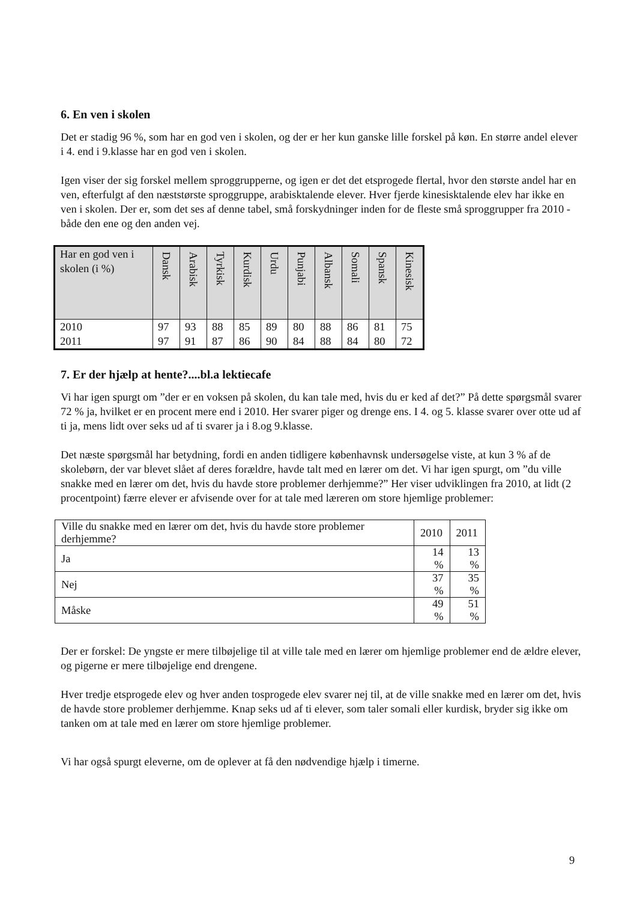6. En ven i skolen
Det er stadig 96 %, som har en god ven i skolen, og der er her kun ganske lille forskel på køn. En større andel elever i 4. end i 9.klasse har en god ven i skolen.
Igen viser der sig forskel mellem sproggrupperne, og igen er det det etsprogede flertal, hvor den største andel har en ven, efterfulgt af den næststørste sproggruppe, arabisktalende elever. Hver fjerde kinesisktalende elev har ikke en ven i skolen. Der er, som det ses af denne tabel, små forskydninger inden for de fleste små sproggrupper fra 2010 - både den ene og den anden vej.
| Har en god ven i skolen (i %) | Dansk | Arabisk | Tyrkisk | Kurdisk | Urdu | Punjabi | Albansk | Somali | Spansk | Kinesisk |
| --- | --- | --- | --- | --- | --- | --- | --- | --- | --- | --- |
| 2010 2011 | 97 97 | 93 91 | 88 87 | 85 86 | 89 90 | 80 84 | 88 88 | 86 84 | 81 80 | 75 72 |
7. Er der hjælp at hente?....bl.a lektiecafe
Vi har igen spurgt om ”der er en voksen på skolen, du kan tale med, hvis du er ked af det?” På dette spørgsmål svarer 72 % ja, hvilket er en procent mere end i 2010. Her svarer piger og drenge ens. I 4. og 5. klasse svarer over otte ud af ti ja, mens lidt over seks ud af ti svarer ja i 8.og 9.klasse.
Det næste spørgsmål har betydning, fordi en anden tidligere københavnsk undersøgelse viste, at kun 3 % af de skolebørn, der var blevet slået af deres forældre, havde talt med en lærer om det. Vi har igen spurgt, om ”du ville snakke med en lærer om det, hvis du havde store problemer derhjemme?” Her viser udviklingen fra 2010, at lidt (2 procentpoint) færre elever er afvisende over for at tale med læreren om store hjemlige problemer:
| Ville du snakke med en lærer om det, hvis du havde store problemer derhjemme? | 2010 | 2011 |
| Ja | 14 % | 13 % |
| Nej | 37 % | 35 % |
| Måske | 49 % | 51 % |
Der er forskel: De yngste er mere tilbøjelige til at ville tale med en lærer om hjemlige problemer end de ældre elever, og pigerne er mere tilbøjelige end drengene.
Hver tredje etsprogede elev og hver anden tosprogede elev svarer nej til, at de ville snakke med en lærer om det, hvis de havde store problemer derhjemme. Knap seks ud af ti elever, som taler somali eller kurdisk, bryder sig ikke om tanken om at tale med en lærer om store hjemlige problemer.
Vi har også spurgt eleverne, om de oplever at få den nødvendige hjælp i timerne.
9